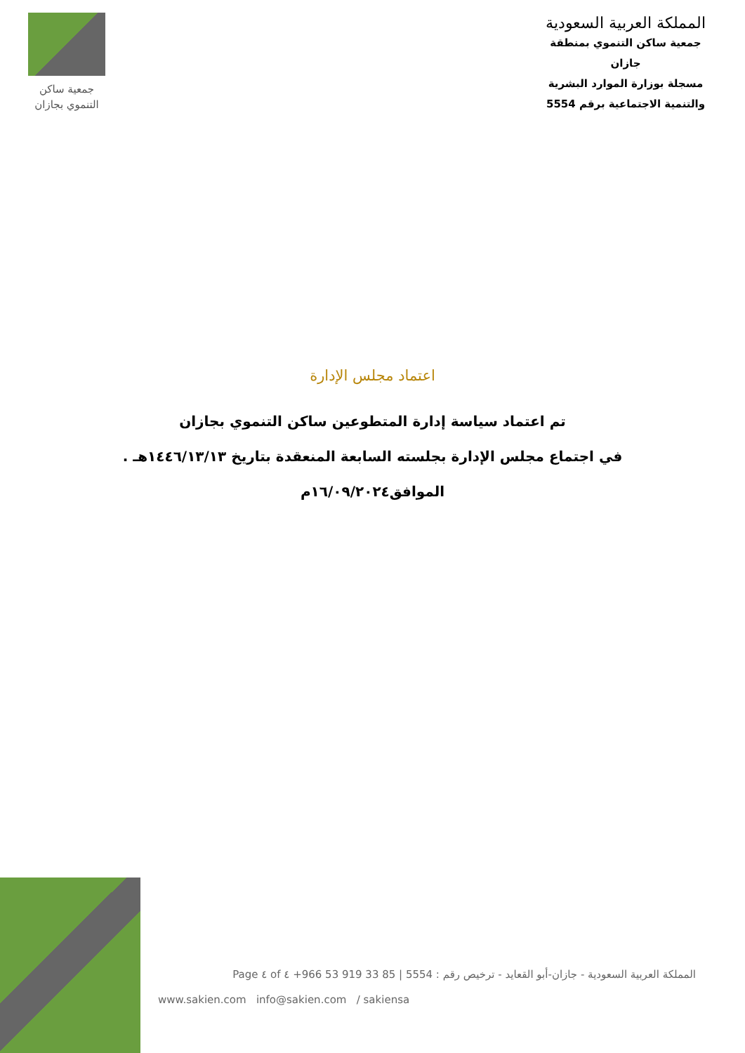جمعية ساكن
التنموي بجازان
المملكة العربية السعودية
جمعية ساكن التنموي بمنطقة جازان
مسجلة بوزارة الموارد البشرية
والتنمية الاجتماعية برقم 5554
اعتماد مجلس الإدارة
تم اعتماد سياسة إدارة المتطوعين ساكن التنموي بجازان
في اجتماع مجلس الإدارة بجلسته السابعة المنعقدة بتاريخ ١٤٤٦/١٣/١٣هـ .
الموافق١٦/٠٩/٢٠٢٤م
المملكة العربية السعودية - جازان-أبو القعايد - ترخيص رقم : 5554 | +966 53 919 33 85 Page ٤ of ٤
www.sakien.com info@sakien.com / sakiensa